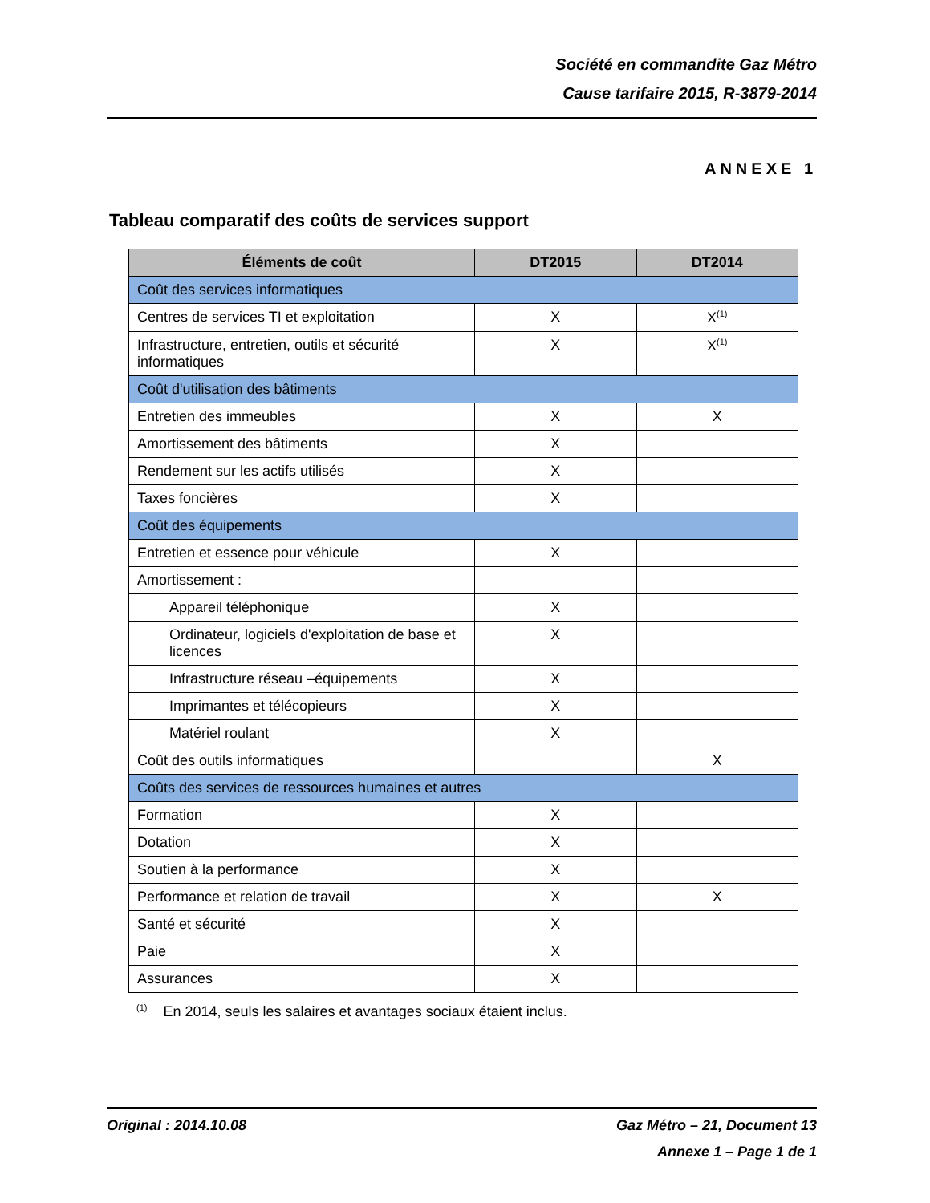Société en commandite Gaz Métro
Cause tarifaire 2015, R-3879-2014
ANNEXE 1
Tableau comparatif des coûts de services support
| Éléments de coût | DT2015 | DT2014 |
| --- | --- | --- |
| Coût des services informatiques | | |
| Centres de services TI et exploitation | X | X<sup>(1)</sup> |
| Infrastructure, entretien, outils et sécurité informatiques | X | X<sup>(1)</sup> |
| Coût d'utilisation des bâtiments | | |
| Entretien des immeubles | X | X |
| Amortissement des bâtiments | X | |
| Rendement sur les actifs utilisés | X | |
| Taxes foncières | X | |
| Coût des équipements | | |
| Entretien et essence pour véhicule | X | |
| Amortissement : | | |
| Appareil téléphonique | X | |
| Ordinateur, logiciels d'exploitation de base et licences | X | |
| Infrastructure réseau –équipements | X | |
| Imprimantes et télécopieurs | X | |
| Matériel roulant | X | |
| Coût des outils informatiques | | X |
| Coûts des services de ressources humaines et autres | | |
| Formation | X | |
| Dotation | X | |
| Soutien à la performance | X | |
| Performance et relation de travail | X | X |
| Santé et sécurité | X | |
| Paie | X | |
| Assurances | X | |
<sup>(1)</sup> En 2014, seuls les salaires et avantages sociaux étaient inclus.
Original : 2014.10.08 Gaz Métro – 21, Document 13
Annexe 1 – Page 1 de 1